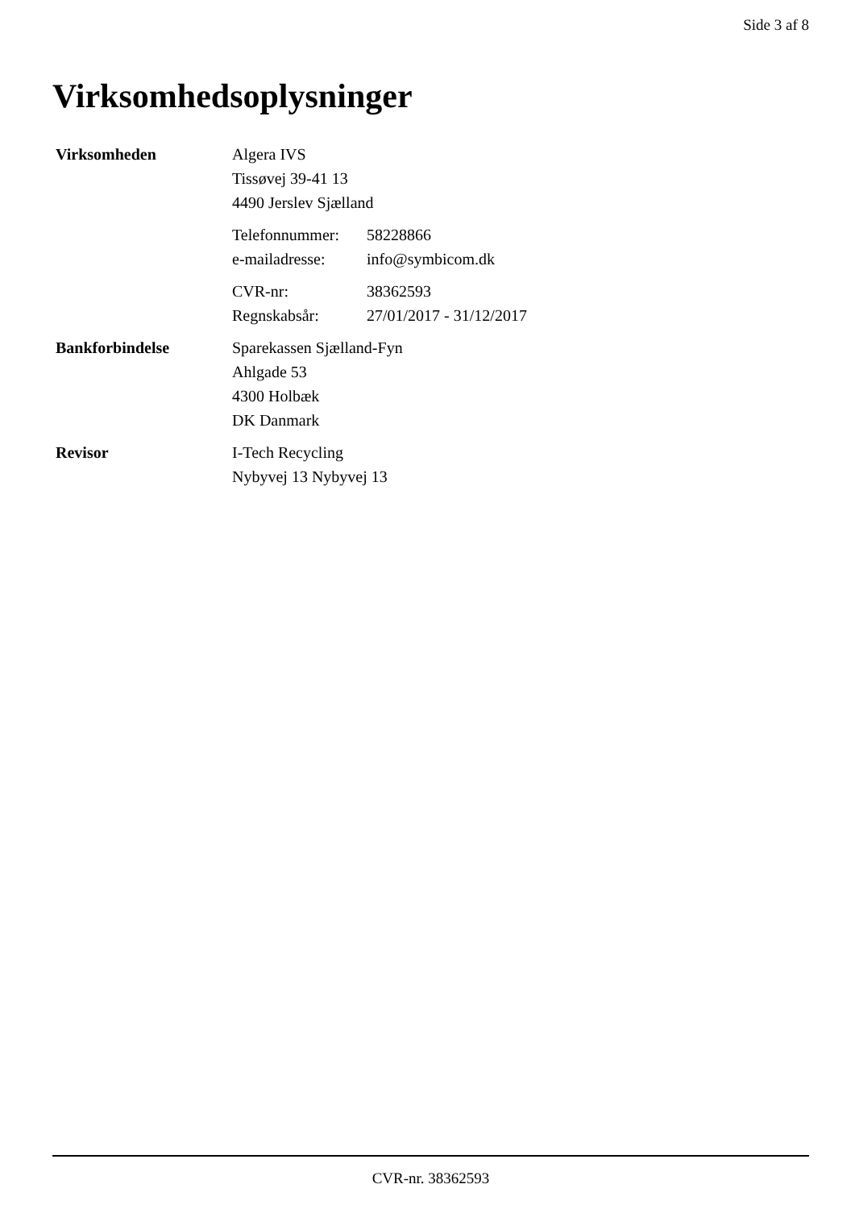Side 3 af 8
Virksomhedsoplysninger
| Virksomheden | Algera IVS Tissøvej 39-41 13 4490 Jerslev Sjælland / Telefonnummer: / 58228866 / / e-mailadresse: / info@symbicom.dk / / CVR-nr: / 38362593 / / Regnskabsår: / 27/01/2017 - 31/12/2017 / |
| Bankforbindelse | Sparekassen Sjælland-Fyn Ahlgade 53 4300 Holbæk DK Danmark |
| Revisor | I-Tech Recycling Nybyvej 13 Nybyvej 13 |
CVR-nr. 38362593